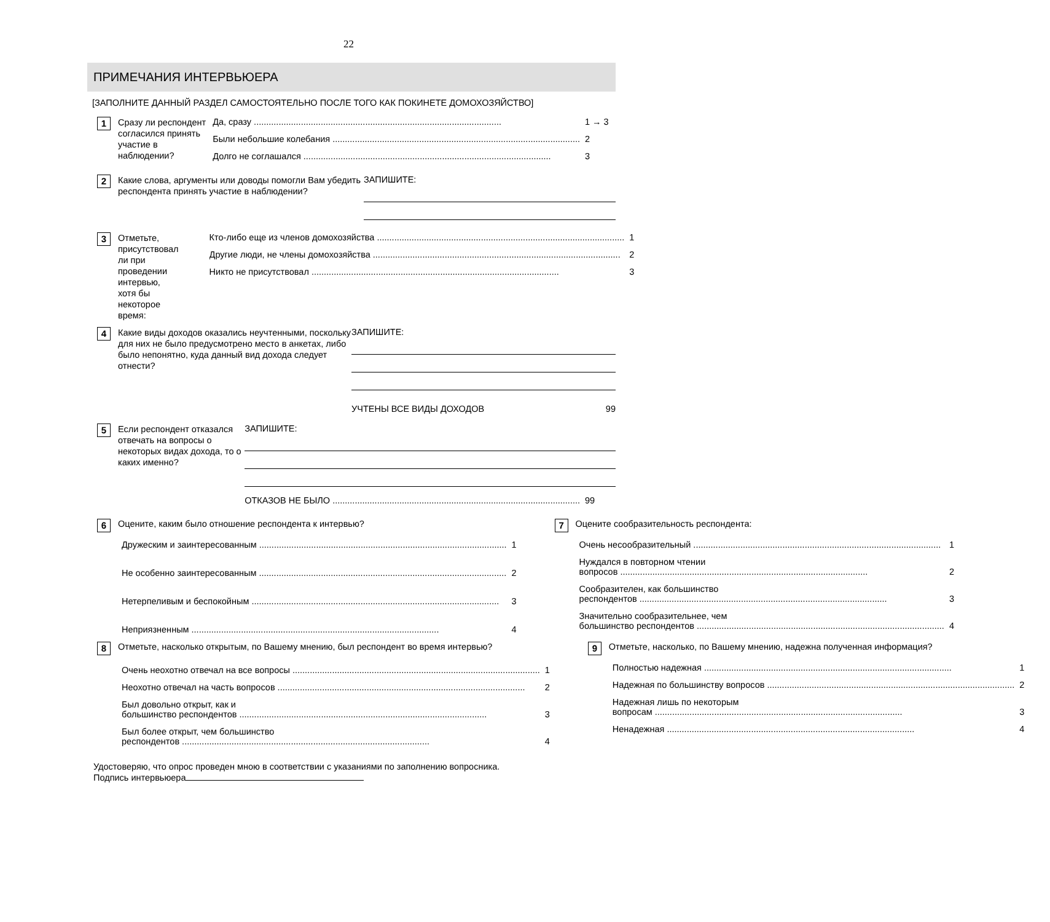22
ПРИМЕЧАНИЯ ИНТЕРВЬЮЕРА
[ЗАПОЛНИТЕ ДАННЫЙ РАЗДЕЛ САМОСТОЯТЕЛЬНО ПОСЛЕ ТОГО КАК ПОКИНЕТЕ ДОМОХОЗЯЙСТВО]
1
Сразу ли респондент согласился принять участие в наблюдении?
Да, сразу 1 → 3
Были небольшие колебания 2
Долго не соглашался 3
2
Какие слова, аргументы или доводы помогли Вам убедить респондента принять участие в наблюдении?
ЗАПИШИТЕ:
3
Отметьте, присутствовал ли при проведении интервью, хотя бы некоторое время:
Кто-либо еще из членов домохозяйства 1
Другие люди, не члены домохозяйства 2
Никто не присутствовал 3
4
Какие виды доходов оказались неучтенными, поскольку для них не было предусмотрено место в анкетах, либо было непонятно, куда данный вид дохода следует отнести?
ЗАПИШИТЕ:
УЧТЕНЫ ВСЕ ВИДЫ ДОХОДОВ 99
5
Если респондент отказался отвечать на вопросы о некоторых видах дохода, то о каких именно?
ЗАПИШИТЕ:
ОТКАЗОВ НЕ БЫЛО 99
6
Оцените, каким было отношение респондента к интервью?
Дружеским и заинтересованным 1
Не особенно заинтересованным 2
Нетерпеливым и беспокойным 3
Неприязненным 4
7
Оценитe сообразительность респондента:
Очень несообразительный 1
Нуждался в повторном чтении
вопросов 2
Сообразителен, как большинство
респондентов 3
Значительно сообразительнее, чем
большинство респондентов 4
8
Отметьте, насколько открытым, по Вашему мнению, был респондент во время интервью?
Очень неохотно отвечал на все вопросы 1
Неохотно отвечал на часть вопросов 2
Был довольно открыт, как и
большинство респондентов 3
Был более открыт, чем большинство
респондентов 4
9
Отметьте, насколько, по Вашему мнению, надежна полученная информация?
Полностью надежная 1
Надежная по большинству вопросов 2
Надежная лишь по некоторым
вопросам 3
Ненадежная 4
Удостоверяю, что опрос проведен мною в соответствии с указаниями по заполнению вопросника.
Подпись интервьюера